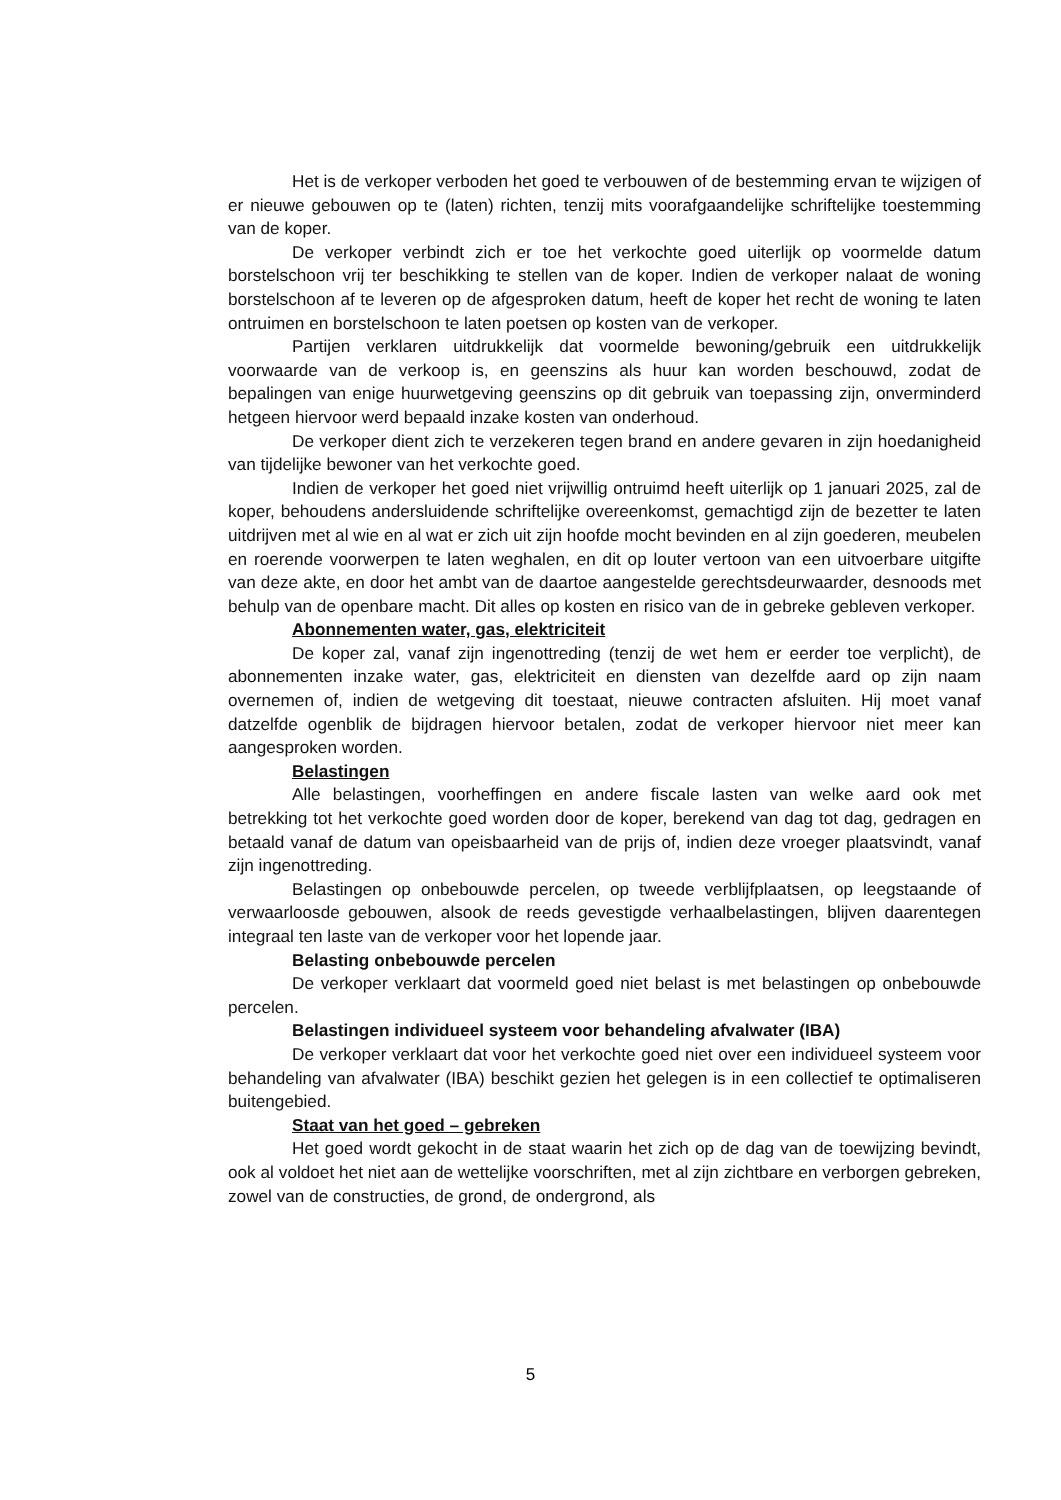Het is de verkoper verboden het goed te verbouwen of de bestemming ervan te wijzigen of er nieuwe gebouwen op te (laten) richten, tenzij mits voorafgaandelijke schriftelijke toestemming van de koper.
De verkoper verbindt zich er toe het verkochte goed uiterlijk op voormelde datum borstelschoon vrij ter beschikking te stellen van de koper. Indien de verkoper nalaat de woning borstelschoon af te leveren op de afgesproken datum, heeft de koper het recht de woning te laten ontruimen en borstelschoon te laten poetsen op kosten van de verkoper.
Partijen verklaren uitdrukkelijk dat voormelde bewoning/gebruik een uitdrukkelijk voorwaarde van de verkoop is, en geenszins als huur kan worden beschouwd, zodat de bepalingen van enige huurwetgeving geenszins op dit gebruik van toepassing zijn, onverminderd hetgeen hiervoor werd bepaald inzake kosten van onderhoud.
De verkoper dient zich te verzekeren tegen brand en andere gevaren in zijn hoedanigheid van tijdelijke bewoner van het verkochte goed.
Indien de verkoper het goed niet vrijwillig ontruimd heeft uiterlijk op 1 januari 2025, zal de koper, behoudens andersluidende schriftelijke overeenkomst, gemachtigd zijn de bezetter te laten uitdrijven met al wie en al wat er zich uit zijn hoofde mocht bevinden en al zijn goederen, meubelen en roerende voorwerpen te laten weghalen, en dit op louter vertoon van een uitvoerbare uitgifte van deze akte, en door het ambt van de daartoe aangestelde gerechtsdeurwaarder, desnoods met behulp van de openbare macht. Dit alles op kosten en risico van de in gebreke gebleven verkoper.
Abonnementen water, gas, elektriciteit
De koper zal, vanaf zijn ingenottreding (tenzij de wet hem er eerder toe verplicht), de abonnementen inzake water, gas, elektriciteit en diensten van dezelfde aard op zijn naam overnemen of, indien de wetgeving dit toestaat, nieuwe contracten afsluiten. Hij moet vanaf datzelfde ogenblik de bijdragen hiervoor betalen, zodat de verkoper hiervoor niet meer kan aangesproken worden.
Belastingen
Alle belastingen, voorheffingen en andere fiscale lasten van welke aard ook met betrekking tot het verkochte goed worden door de koper, berekend van dag tot dag, gedragen en betaald vanaf de datum van opeisbaarheid van de prijs of, indien deze vroeger plaatsvindt, vanaf zijn ingenottreding.
Belastingen op onbebouwde percelen, op tweede verblijfplaatsen, op leegstaande of verwaarloosde gebouwen, alsook de reeds gevestigde verhaalbelastingen, blijven daarentegen integraal ten laste van de verkoper voor het lopende jaar.
Belasting onbebouwde percelen
De verkoper verklaart dat voormeld goed niet belast is met belastingen op onbebouwde percelen.
Belastingen individueel systeem voor behandeling afvalwater (IBA)
De verkoper verklaart dat voor het verkochte goed niet over een individueel systeem voor behandeling van afvalwater (IBA) beschikt gezien het gelegen is in een collectief te optimaliseren buitengebied.
Staat van het goed – gebreken
Het goed wordt gekocht in de staat waarin het zich op de dag van de toewijzing bevindt, ook al voldoet het niet aan de wettelijke voorschriften, met al zijn zichtbare en verborgen gebreken, zowel van de constructies, de grond, de ondergrond, als
5